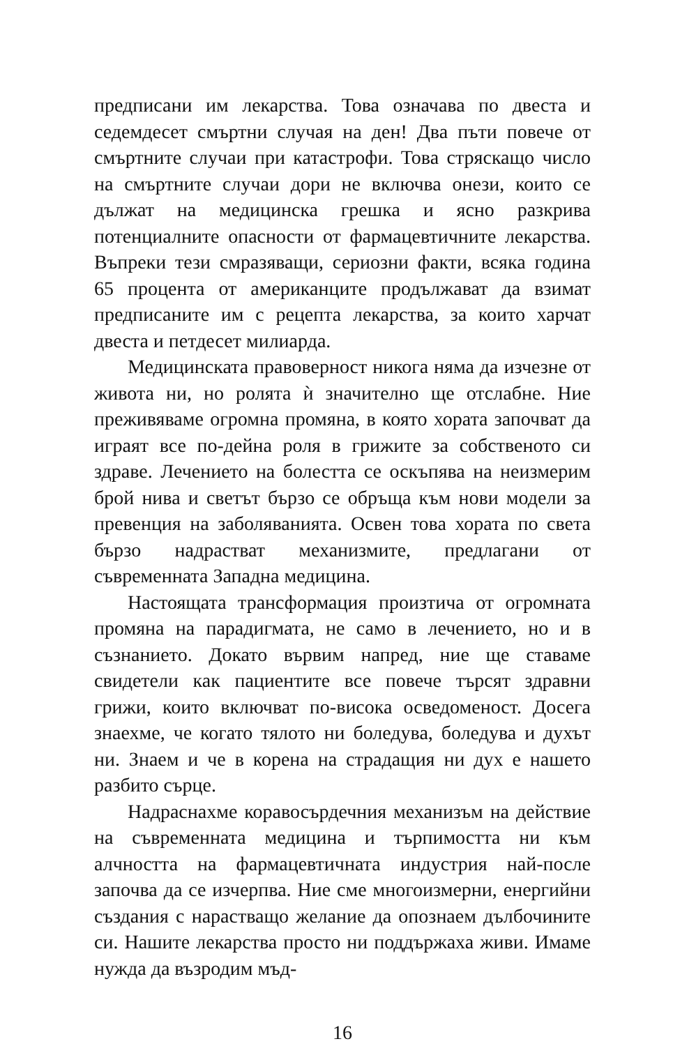предписани им лекарства. Това означава по двеста и седемдесет смъртни случая на ден! Два пъти повече от смъртните случаи при катастрофи. Това стряскащо число на смъртните случаи дори не включва онези, които се дължат на медицинска грешка и ясно разкрива потенциалните опасности от фармацевтичните лекарства. Въпреки тези смразяващи, сериозни факти, всяка година 65 процента от американците продължават да взимат предписаните им с рецепта лекарства, за които харчат двеста и петдесет милиарда.
Медицинската правоверност никога няма да изчезне от живота ни, но ролята ѝ значително ще отслабне. Ние преживяваме огромна промяна, в която хората започват да играят все по-дейна роля в грижите за собственото си здраве. Лечението на болестта се оскъпява на неизмерим брой нива и светът бързо се обръща към нови модели за превенция на заболяванията. Освен това хората по света бързо надрастват механизмите, предлагани от съвременната Западна медицина.
Настоящата трансформация произтича от огромната промяна на парадигмата, не само в лечението, но и в съзнанието. Докато вървим напред, ние ще ставаме свидетели как пациентите все повече търсят здравни грижи, които включват по-висока осведоменост. Досега знаехме, че когато тялото ни боледува, боледува и духът ни. Знаем и че в корена на страдащия ни дух е нашето разбито сърце.
Надраснахме коравосърдечния механизъм на действие на съвременната медицина и търпимостта ни към алчността на фармацевтичната индустрия най-после започва да се изчерпва. Ние сме многоизмерни, енергийни създания с нарастващо желание да опознаем дълбочините си. Нашите лекарства просто ни поддържаха живи. Имаме нужда да възродим мъд-
16